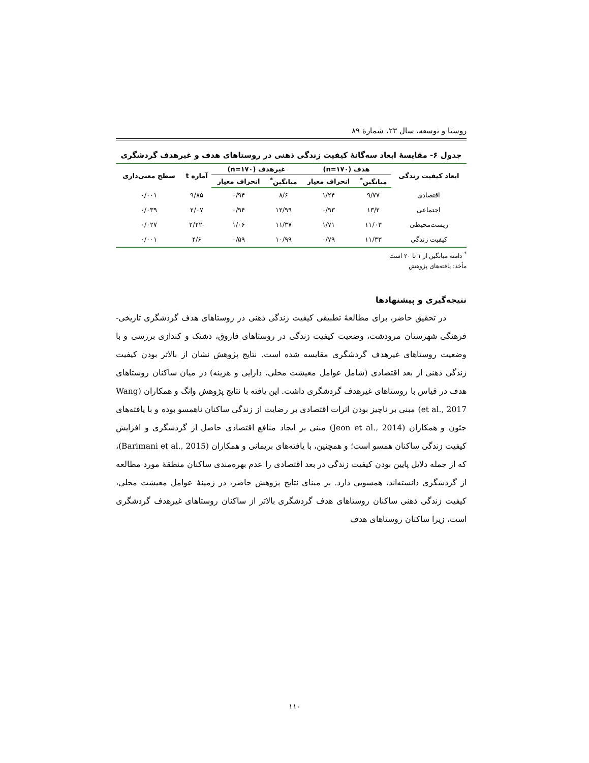روستا و توسعه، سال ۲۳، شمارهٔ ۸۹
جدول ۶- مقایسهٔ ابعاد سه‌گانهٔ کیفیت زندگی ذهنی در روستاهای هدف و غیرهدف گردشگری
| ابعاد کیفیت زندگی | هدف (n=۱۷۰) | | غیرهدف (n=۱۷۰) | | آماره t | سطح معنی‌داری |
| --- | --- | --- | --- | --- | --- | --- |
| | میانگین<sup>*</sup> | انحراف معیار | میانگین<sup>*</sup> | انحراف معیار | | |
| اقتصادی | ۹/۷۷ | ۱/۲۴ | ۸/۶ | ۰/۹۴ | ۹/۸۵ | ۰/۰۰۱ |
| اجتماعی | ۱۳/۲ | ۰/۹۳ | ۱۲/۹۹ | ۰/۹۴ | ۲/۰۷ | ۰/۰۳۹ |
| زیست‌محیطی | ۱۱/۰۳ | ۱/۷۱ | ۱۱/۳۷ | ۱/۰۶ | -۲/۲۲ | ۰/۰۲۷ |
| کیفیت زندگی | ۱۱/۳۳ | ۰/۷۹ | ۱۰/۹۹ | ۰/۵۹ | ۴/۶ | ۰/۰۰۱ |
<sup>*</sup> دامنه میانگین از ۱ تا ۲۰ است
مأخذ: یافته‌های پژوهش
نتیجه‌گیری و پیشنهادها
در تحقیق حاضر، برای مطالعهٔ تطبیقی کیفیت زندگی ذهنی در روستاهای هدف گردشگری تاریخی- فرهنگی شهرستان مرودشت، وضعیت کیفیت زندگی در روستاهای فاروق، دشتک و کندازی بررسی و با وضعیت روستاهای غیرهدف گردشگری مقایسه شده است. نتایج پژوهش نشان از بالاتر بودن کیفیت زندگی ذهنی از بعد اقتصادی (شامل عوامل معیشت محلی، دارایی و هزینه) در میان ساکنان روستاهای هدف در قیاس با روستاهای غیرهدف گردشگری داشت. این یافته با نتایج پژوهش وانگ و همکاران (Wang et al., 2017) مبنی بر ناچیز بودن اثرات اقتصادی بر رضایت از زندگی ساکنان ناهمسو بوده و با یافته‌های جئون و همکاران (Jeon et al., 2014) مبنی بر ایجاد منافع اقتصادی حاصل از گردشگری و افزایش کیفیت زندگی ساکنان همسو است؛ و همچنین، با یافته‌های بریمانی و همکاران (Barimani et al., 2015)، که از جمله دلایل پایین بودن کیفیت زندگی در بعد اقتصادی را عدم بهره‌مندی ساکنان منطقهٔ مورد مطالعه از گردشگری دانسته‌اند، همسویی دارد. بر مبنای نتایج پژوهش حاضر، در زمینهٔ عوامل معیشت محلی، کیفیت زندگی ذهنی ساکنان روستاهای هدف گردشگری بالاتر از ساکنان روستاهای غیرهدف گردشگری است، زیرا ساکنان روستاهای هدف
۱۱۰